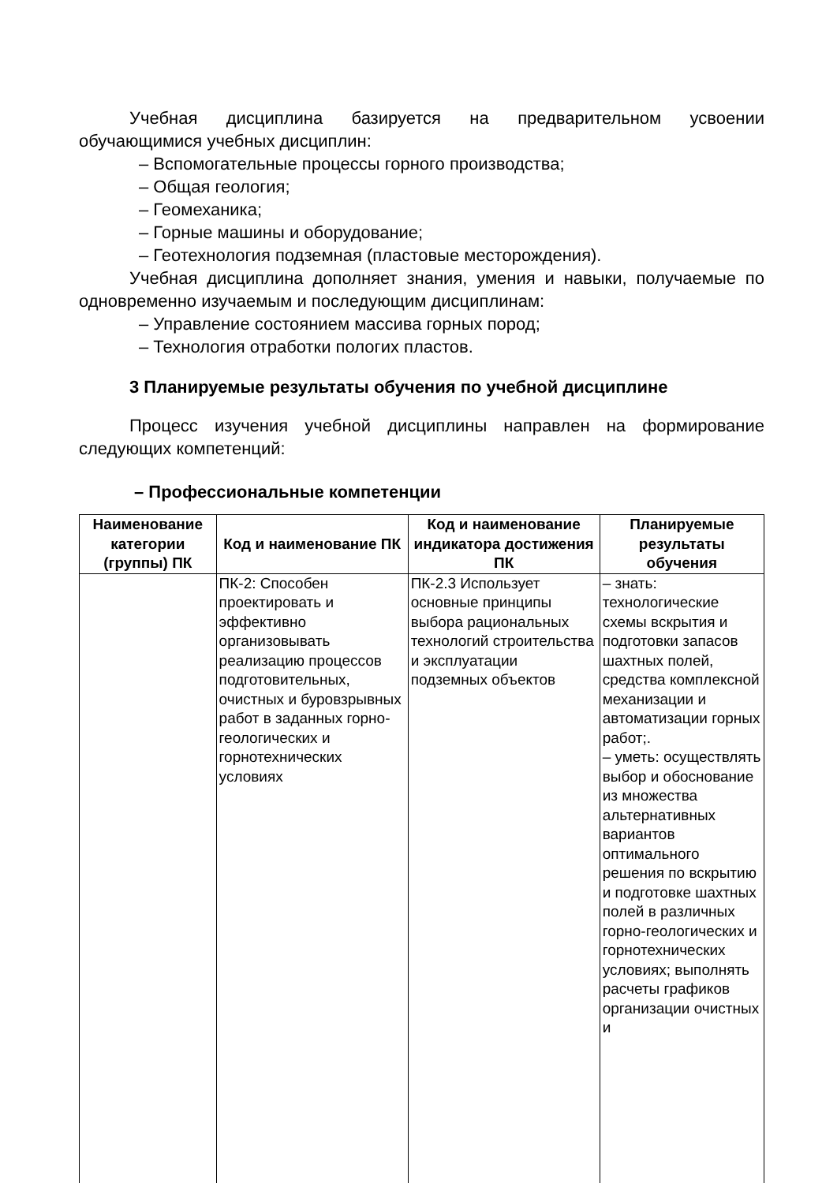Учебная дисциплина базируется на предварительном усвоении обучающимися учебных дисциплин:
– Вспомогательные процессы горного производства;
– Общая геология;
– Геомеханика;
– Горные машины и оборудование;
– Геотехнология подземная (пластовые месторождения).
Учебная дисциплина дополняет знания, умения и навыки, получаемые по одновременно изучаемым и последующим дисциплинам:
– Управление состоянием массива горных пород;
– Технология отработки пологих пластов.
3 Планируемые результаты обучения по учебной дисциплине
Процесс изучения учебной дисциплины направлен на формирование следующих компетенций:
– Профессиональные компетенции
| Наименование категории (группы) ПК | Код и наименование ПК | Код и наименование индикатора достижения ПК | Планируемые результаты обучения |
| --- | --- | --- | --- |
| | ПК-2: Способен проектировать и эффективно организовывать реализацию процессов подготовительных, очистных и буровзрывных работ в заданных горно-геологических и горнотехнических условиях | ПК-2.3 Использует основные принципы выбора рациональных технологий строительства и эксплуатации подземных объектов | – знать: технологические схемы вскрытия и подготовки запасов шахтных полей, средства комплексной механизации и автоматизации горных работ;. – уметь: осуществлять выбор и обоснование из множества альтернативных вариантов оптимального решения по вскрытию и подготовке шахтных полей в различных горно-геологических и горнотехнических условиях; выполнять расчеты графиков организации очистных и |